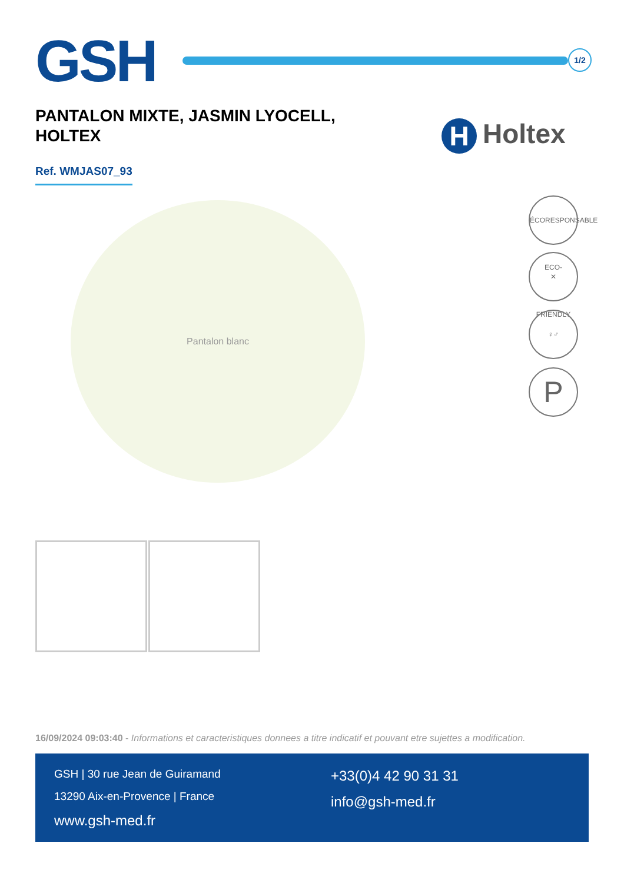GSH
1/2
PANTALON MIXTE, JASMIN LYOCELL, HOLTEX
H Holtex
Ref. WMJAS07_93
Pantalon blanc
ÉCORESPONSABLE ECO-FRIENDLY
✕
♀♂
P
16/09/2024 09:03:40 - Informations et caracteristiques donnees a titre indicatif et pouvant etre sujettes a modification.
GSH | 30 rue Jean de Guiramand
13290 Aix-en-Provence | France
www.gsh-med.fr
+33(0)4 42 90 31 31
info@gsh-med.fr